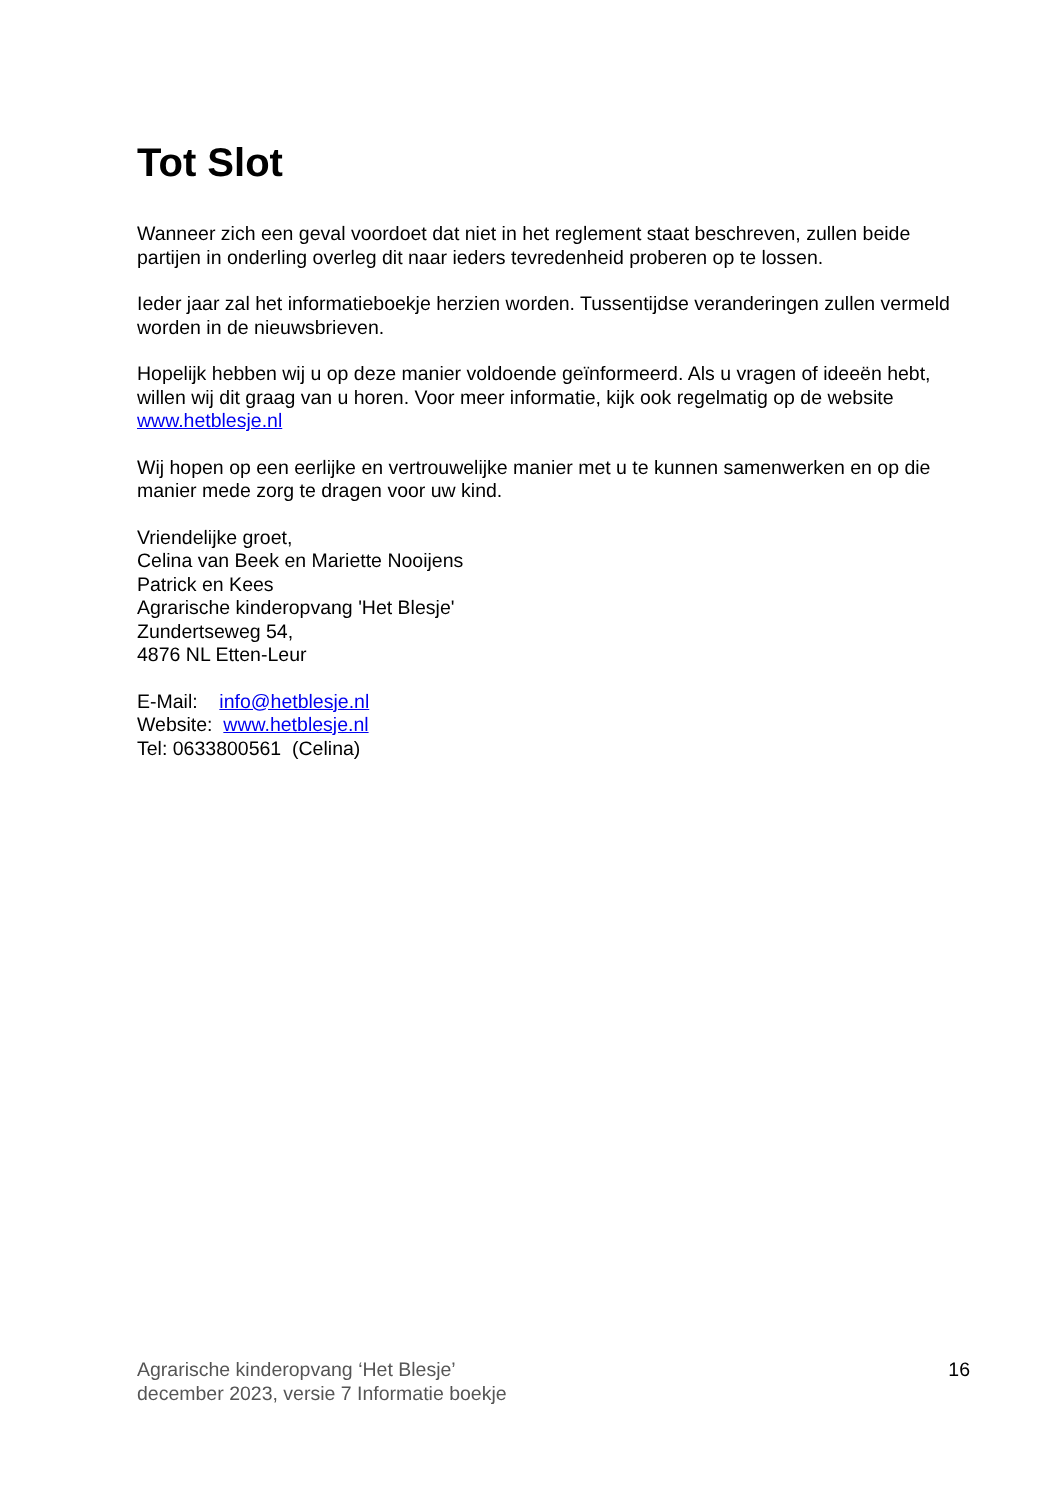Tot Slot
Wanneer zich een geval voordoet dat niet in het reglement staat beschreven, zullen beide partijen in onderling overleg dit naar ieders tevredenheid proberen op te lossen.
Ieder jaar zal het informatieboekje herzien worden. Tussentijdse veranderingen zullen vermeld worden in de nieuwsbrieven.
Hopelijk hebben wij u op deze manier voldoende geïnformeerd. Als u vragen of ideeën hebt, willen wij dit graag van u horen. Voor meer informatie, kijk ook regelmatig op de website
www.hetblesje.nl
Wij hopen op een eerlijke en vertrouwelijke manier met u te kunnen samenwerken en op die manier mede zorg te dragen voor uw kind.
Vriendelijke groet,
Celina van Beek en Mariette Nooijens
Patrick en Kees
Agrarische kinderopvang 'Het Blesje'
Zundertseweg 54,
4876 NL Etten-Leur
E-Mail: info@hetblesje.nl
Website: www.hetblesje.nl
Tel: 0633800561 (Celina)
Agrarische kinderopvang ‘Het Blesje’
december 2023, versie 7 Informatie boekje
16